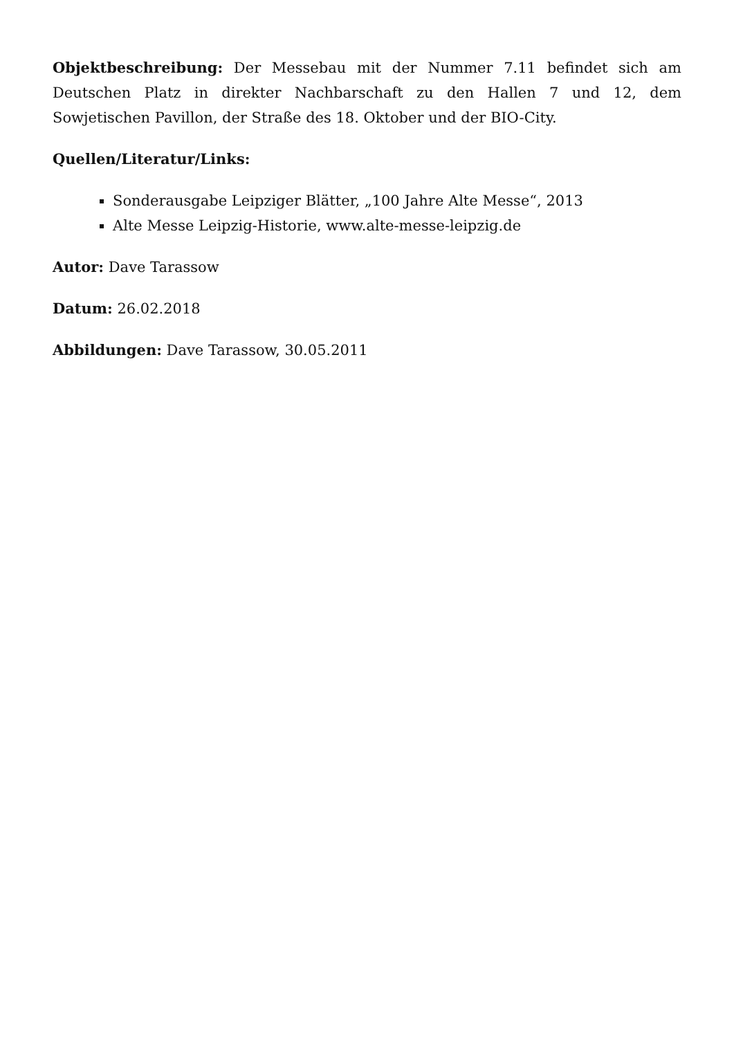Objektbeschreibung: Der Messebau mit der Nummer 7.11 befindet sich am Deutschen Platz in direkter Nachbarschaft zu den Hallen 7 und 12, dem Sowjetischen Pavillon, der Straße des 18. Oktober und der BIO-City.
Quellen/Literatur/Links:
Sonderausgabe Leipziger Blätter, „100 Jahre Alte Messe“, 2013
Alte Messe Leipzig-Historie, www.alte-messe-leipzig.de
Autor: Dave Tarassow
Datum: 26.02.2018
Abbildungen: Dave Tarassow, 30.05.2011